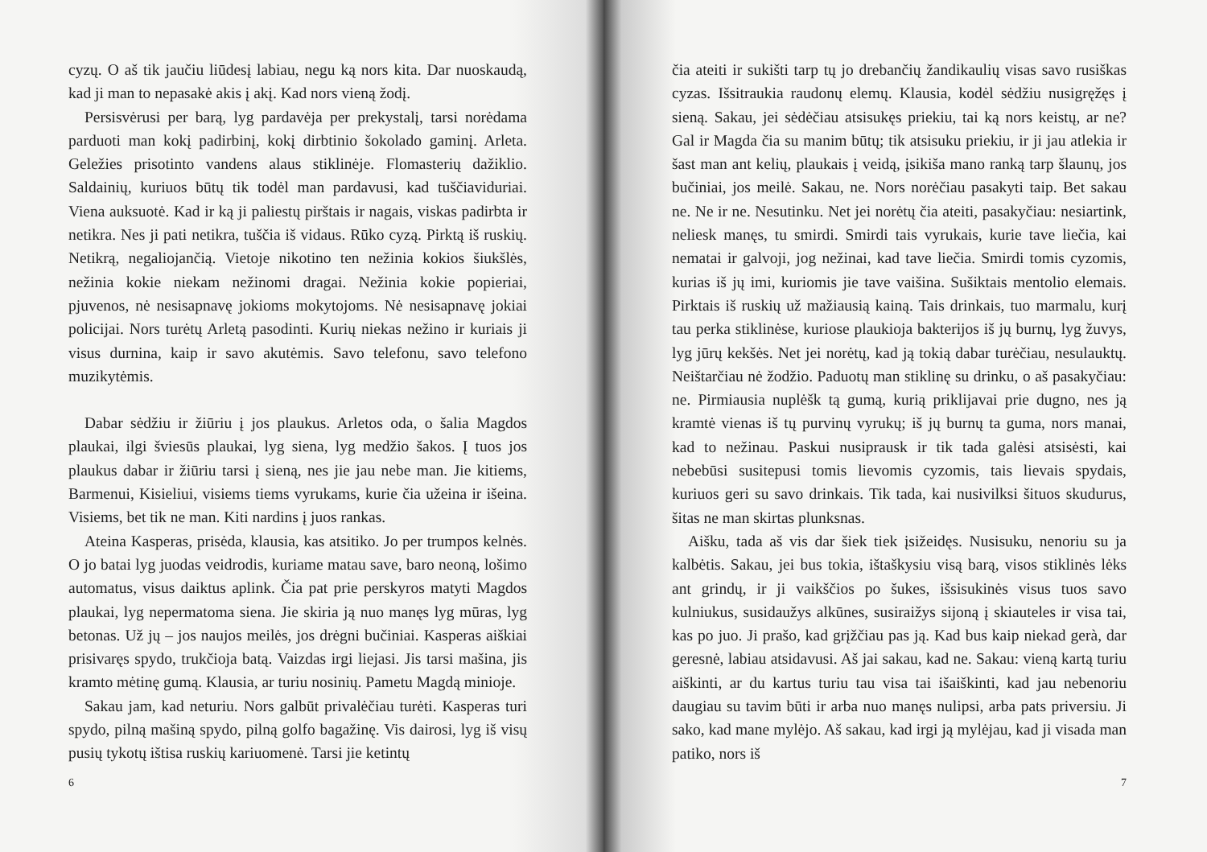cyzų. O aš tik jaučiu liūdesį labiau, negu ką nors kita. Dar nuoskaudą, kad ji man to nepasakė akis į akį. Kad nors vieną žodį.
Persisvėrusi per barą, lyg pardavėja per prekystalį, tarsi norėdama parduoti man kokį padirbinį, kokį dirbtinio šokolado gaminį. Arleta. Geležies prisotinto vandens alaus stiklinėje. Flomasterių dažiklio. Saldainių, kuriuos būtų tik todėl man pardavusi, kad tuščiaviduriai. Viena auksuotė. Kad ir ką ji paliestų pirštais ir nagais, viskas padirbta ir netikra. Nes ji pati netikra, tuščia iš vidaus. Rūko cyzą. Pirktą iš ruskių. Netikrą, negaliojančią. Vietoje nikotino ten nežinia kokios šiukšlės, nežinia kokie niekam nežinomi dragai. Nežinia kokie popieriai, pjuvenos, nė nesisapnavę jokioms mokytojoms. Nė nesisapnavę jokiai policijai. Nors turėtų Arletą pasodinti. Kurių niekas nežino ir kuriais ji visus durnina, kaip ir savo akutėmis. Savo telefonu, savo telefono muzikytėmis.
Dabar sėdžiu ir žiūriu į jos plaukus. Arletos oda, o šalia Magdos plaukai, ilgi šviesūs plaukai, lyg siena, lyg medžio šakos. Į tuos jos plaukus dabar ir žiūriu tarsi į sieną, nes jie jau nebe man. Jie kitiems, Barmenui, Kisieliui, visiems tiems vyrukams, kurie čia užeina ir išeina. Visiems, bet tik ne man. Kiti nardins į juos rankas.
Ateina Kasperas, prisėda, klausia, kas atsitiko. Jo per trumpos kelnės. O jo batai lyg juodas veidrodis, kuriame matau save, baro neoną, lošimo automatus, visus daiktus aplink. Čia pat prie perskyros matyti Magdos plaukai, lyg nepermatoma siena. Jie skiria ją nuo manęs lyg mūras, lyg betonas. Už jų – jos naujos meilės, jos drėgni bučiniai. Kasperas aiškiai prisivaręs spydo, trukčioja batą. Vaizdas irgi liejasi. Jis tarsi mašina, jis kramto mėtinę gumą. Klausia, ar turiu nosinių. Pametu Magdą minioje.
Sakau jam, kad neturiu. Nors galbūt privalėčiau turėti. Kasperas turi spydo, pilną mašiną spydo, pilną golfo bagažinę. Vis dairosi, lyg iš visų pusių tykotų ištisa ruskių kariuomenė. Tarsi jie ketintų
6
čia ateiti ir sukišti tarp tų jo drebančių žandikaulių visas savo rusiškas cyzas. Išsitraukia raudonų elemų. Klausia, kodėl sėdžiu nusigręžęs į sieną. Sakau, jei sėdėčiau atsisukęs priekiu, tai ką nors keistų, ar ne? Gal ir Magda čia su manim būtų; tik atsisuku priekiu, ir ji jau atlekia ir šast man ant kelių, plaukais į veidą, įsikiša mano ranką tarp šlaunų, jos bučiniai, jos meilė. Sakau, ne. Nors norėčiau pasakyti taip. Bet sakau ne. Ne ir ne. Nesutinku. Net jei norėtų čia ateiti, pasakyčiau: nesiartink, neliesk manęs, tu smirdi. Smirdi tais vyrukais, kurie tave liečia, kai nematai ir galvoji, jog nežinai, kad tave liečia. Smirdi tomis cyzomis, kurias iš jų imi, kuriomis jie tave vaišina. Sušiktais mentolio elemais. Pirktais iš ruskių už mažiausią kainą. Tais drinkais, tuo marmalu, kurį tau perka stiklinėse, kuriose plaukioja bakterijos iš jų burnų, lyg žuvys, lyg jūrų kekšės. Net jei norėtų, kad ją tokią dabar turėčiau, nesulauktų. Neištarčiau nė žodžio. Paduotų man stiklinę su drinku, o aš pasakyčiau: ne. Pirmiausia nuplėšk tą gumą, kurią priklijavai prie dugno, nes ją kramtė vienas iš tų purvinų vyrukų; iš jų burnų ta guma, nors manai, kad to nežinau. Paskui nusiprausk ir tik tada galėsi atsisėsti, kai nebebūsi susitepusi tomis lievomis cyzomis, tais lievais spydais, kuriuos geri su savo drinkais. Tik tada, kai nusivilksi šituos skudurus, šitas ne man skirtas plunksnas.
Aišku, tada aš vis dar šiek tiek įsižeidęs. Nusisuku, nenoriu su ja kalbėtis. Sakau, jei bus tokia, ištaškysiu visą barą, visos stiklinės lėks ant grindų, ir ji vaikščios po šukes, išsisukinės visus tuos savo kulniukus, susidaužys alkūnes, susiraižys sijoną į skiauteles ir visa tai, kas po juo. Ji prašo, kad grįžčiau pas ją. Kad bus kaip niekad gerà, dar geresnė, labiau atsidavusi. Aš jai sakau, kad ne. Sakau: vieną kartą turiu aiškinti, ar du kartus turiu tau visa tai išaiškinti, kad jau nebenoriu daugiau su tavim būti ir arba nuo manęs nulipsi, arba pats priversiu. Ji sako, kad mane mylėjo. Aš sakau, kad irgi ją mylėjau, kad ji visada man patiko, nors iš
7